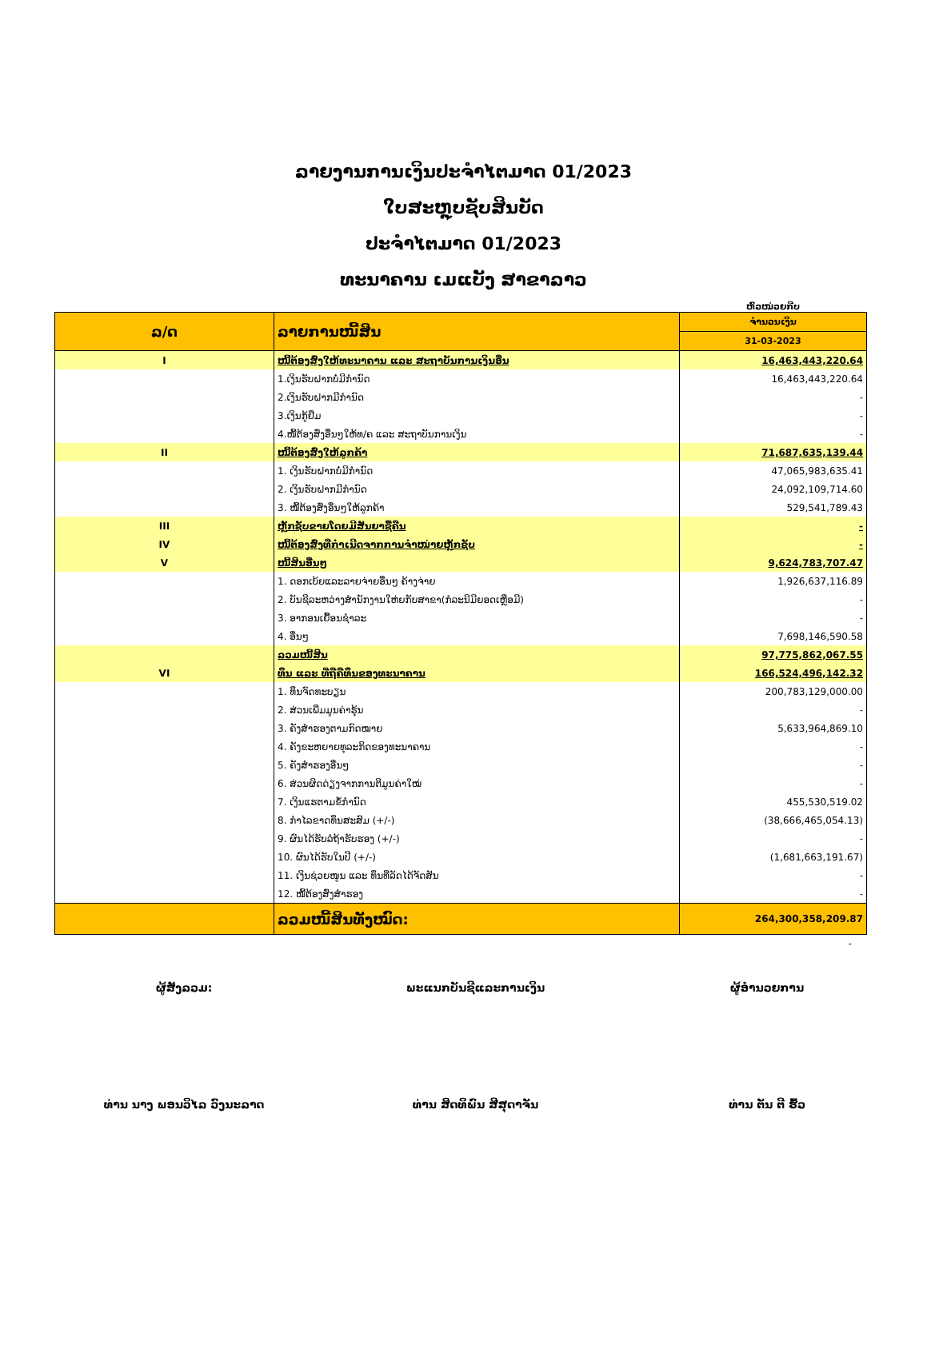ລາຍງານການເງິນປະຈຳໄຕມາດ 01/2023
ໃບສະຫຼຸບຊັບສິນບັດ
ປະຈຳໄຕມາດ 01/2023
ທະນາຄານ ເມແບັງ ສາຂາລາວ
ຫົວໜ່ວຍກີບ
| ລ/ດ | ລາຍການໜີ້ສິນ | ຈຳນວນເງິນ |
| --- | --- | --- |
| | | 31-03-2023 |
| I | ໜີ້ຕ້ອງສົ່ງໃຫ້ທະນາຄານ ແລະ ສະຖາບັນການເງິນອື່ນ | 16,463,443,220.64 |
| | 1.ເງິນຮັບຝາກບໍ່ມີກຳນົດ | 16,463,443,220.64 |
| | 2.ເງິນຮັບຝາກມີກຳນົດ | - |
| | 3.ເງິນກູ້ຢືມ | - |
| | 4.ໜີ້ຕ້ອງສົ່ງອື່ນໆໃຫ້ທ/ຄ ແລະ ສະຖາບັນການເງິນ | - |
| II | ໜີ້ຕ້ອງສົ່ງໃຫ້ລູກຄ້າ | 71,687,635,139.44 |
| | 1. ເງິນຮັບຝາກບໍ່ມີກຳນົດ | 47,065,983,635.41 |
| | 2. ເງິນຮັບຝາກມີກຳນົດ | 24,092,109,714.60 |
| | 3. ໜີ້ຕ້ອງສົ່ງອື່ນໆໃຫ້ລູກຄ້າ | 529,541,789.43 |
| III | ຫຼັກຊັບຂາຍໂດຍມີສັນຍາຊື້ຄືນ | - |
| IV | ໜີ້ຕ້ອງສົ່ງທີ່ກຳເນີດຈາກການຈຳໜ່າຍຫຼັກຊັບ | - |
| V | ໜີ້ສິນອື່ນໆ | 9,624,783,707.47 |
| | 1. ດອກເບ້ຍແລະລາຍຈ່າຍອື່ນໆ ຄ້າງຈ່າຍ | 1,926,637,116.89 |
| | 2. ບັນຊີລະຫວ່າງສຳນັກງານໃຫ່ຍກັບສາຂາ(ກໍລະນີມີຍອດເຫຼືອມີ) | - |
| | 3. ອາກອນເຍື້ອນຊຳລະ | - |
| | 4. ອື່ນໆ | 7,698,146,590.58 |
| | ລວມໜີ້ສິນ | 97,775,862,067.55 |
| VI | ທຶນ ແລະ ທີ່ຖືຄືທຶນຂອງທະນາຄານ | 166,524,496,142.32 |
| | 1. ທຶນຈົດທະບຽນ | 200,783,129,000.00 |
| | 2. ສ່ວນເພີ່ມມູນຄ່າຮຸ້ນ | - |
| | 3. ຄັງສຳຮອງຕາມກົດໝາຍ | 5,633,964,869.10 |
| | 4. ຄັງຂະຫຍາຍທຸລະກິດຂອງທະນາຄານ | - |
| | 5. ຄັງສຳຮອງອື່ນໆ | - |
| | 6. ສ່ວນຜິດດ່ຽງຈາກການຕີມູນຄ່າໃໝ່ | - |
| | 7. ເງິນແຮຕາມຂໍ້ກຳນົດ | 455,530,519.02 |
| | 8. ກຳໄລຂາດທຶນສະສົມ (+/-) | (38,666,465,054.13) |
| | 9. ຜົນໄດ້ຮັບລໍຖ້າຮັບຮອງ (+/-) | - |
| | 10. ຜົນໄດ້ຮັບໃນປີ (+/-) | (1,681,663,191.67) |
| | 11. ເງິນຊ່ວຍໜູນ ແລະ ທຶນທີ່ລັດໄດ້ຈັດສັນ | - |
| | 12. ໜີ້ຕ້ອງສົ່ງສຳຮອງ | - |
| | ລວມໜີ້ສິນທັງໝົດ: | 264,300,358,209.87 |
-
ຜູ້ສັງລວມ:
ທ່ານ ນາງ ພອນວິໄລ ວົງນະລາດ
ພະແນກບັນຊີແລະການເງິນ
ທ່ານ ສິດທິພົນ ສີສຸດາຈັນ
ຜູ້ອຳນວຍການ
ທ່ານ ຕັນ ຕີ ຮົ້ວ